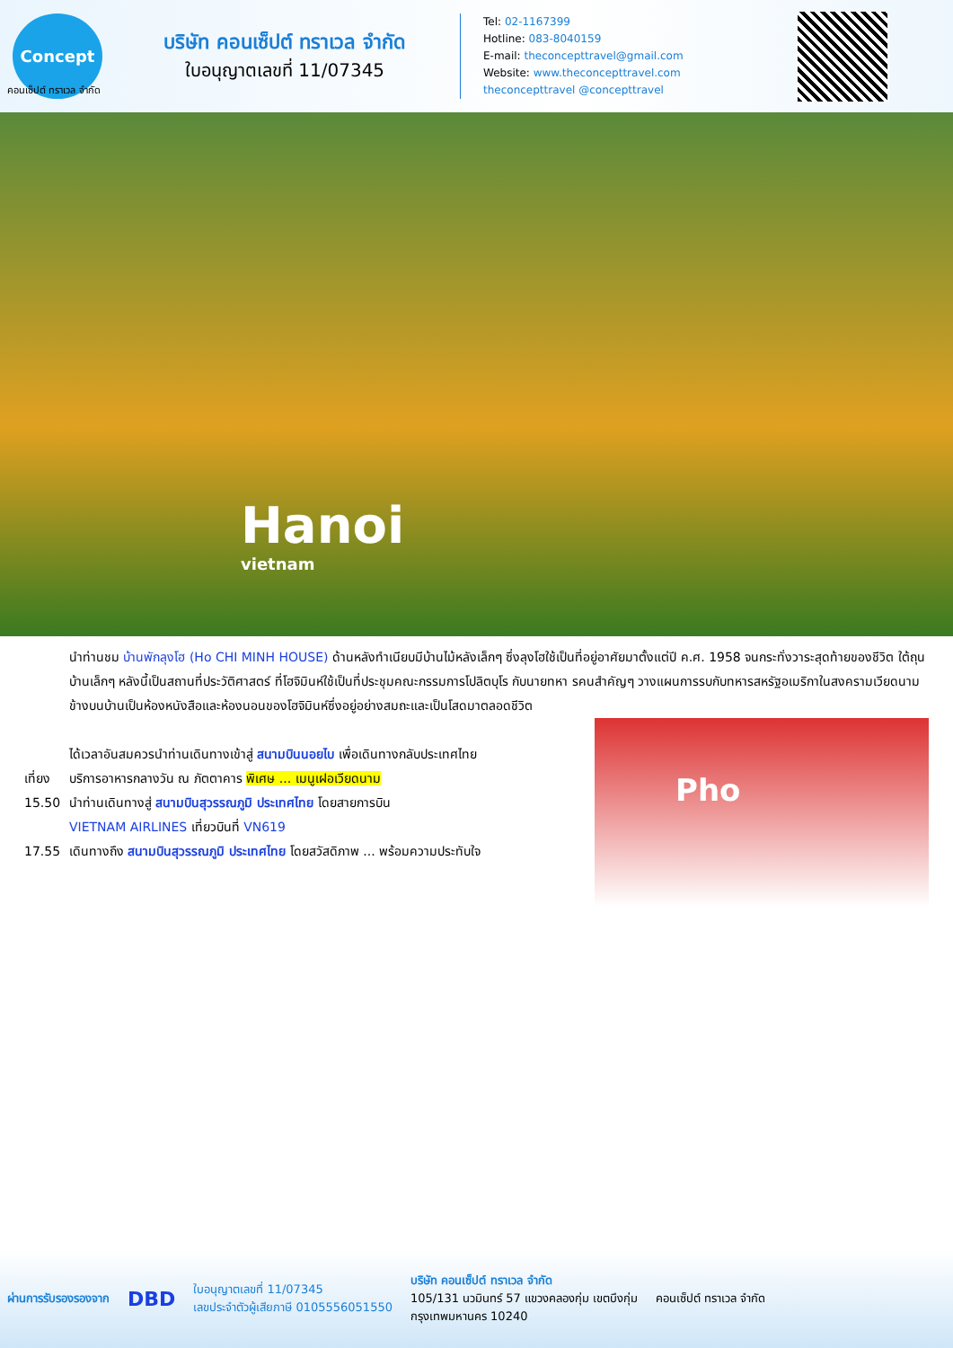Concept
บริษัท คอนเซ็ปต์ ทราเวล จำกัด
ใบอนุญาตเลขที่ 11/07345
Tel: 02-1167399
Hotline: 083-8040159
E-mail: theconcepttravel@gmail.com
Website: www.theconcepttravel.com
theconcepttravel @concepttravel
คอนเซ็ปต์ ทราเวล จำกัด
Hanoi
vietnam
นำท่านชม บ้านพักลุงโฮ (Ho CHI MINH HOUSE) ด้านหลังทำเนียบมีบ้านไม้หลังเล็กๆ ซึ่งลุงโฮใช้เป็นที่อยู่อาศัยมาตั้งแต่ปี ค.ศ. 1958 จนกระทั่งวาระสุดท้ายของชีวิต ใต้ถุนบ้านเล็กๆ หลังนี้เป็นสถานที่ประวัติศาสตร์ ที่โฮจิมินห์ใช้เป็นที่ประชุมคณะกรรมการโปลิตบุโร กับนายทหา รคนสำคัญๆ วางแผนการรบกับทหารสหรัฐอเมริกาในสงครามเวียดนาม ข้างบนบ้านเป็นห้องหนังสือและห้องนอนของโฮจิมินห์ซึ่งอยู่อย่างสมถะและเป็นโสดมาตลอดชีวิต
ได้เวลาอันสมควรนำท่านเดินทางเข้าสู่ สนามบินนอยไบ เพื่อเดินทางกลับประเทศไทย
เที่ยง บริการอาหารกลางวัน ณ ภัตตาคาร พิเศษ ... เมนูเฝอเวียดนาม
15.50 นำท่านเดินทางสู่ สนามบินสุวรรณภูมิ ประเทศไทย โดยสายการบิน
VIETNAM AIRLINES เที่ยวบินที่ VN619
17.55 เดินทางถึง สนามบินสุวรรณภูมิ ประเทศไทย โดยสวัสดิภาพ ... พร้อมความประทับใจ
Pho
ผ่านการรับรองรองจาก DBD ใบอนุญาตเลขที่ 11/07345
เลขประจำตัวผู้เสียภาษี 0105556051550 บริษัท คอนเซ็ปต์ ทราเวล จำกัด
105/131 นวมินทร์ 57 แขวงคลองกุ่ม เขตบึงกุ่ม
กรุงเทพมหานคร 10240 คอนเซ็ปต์ ทราเวล จำกัด